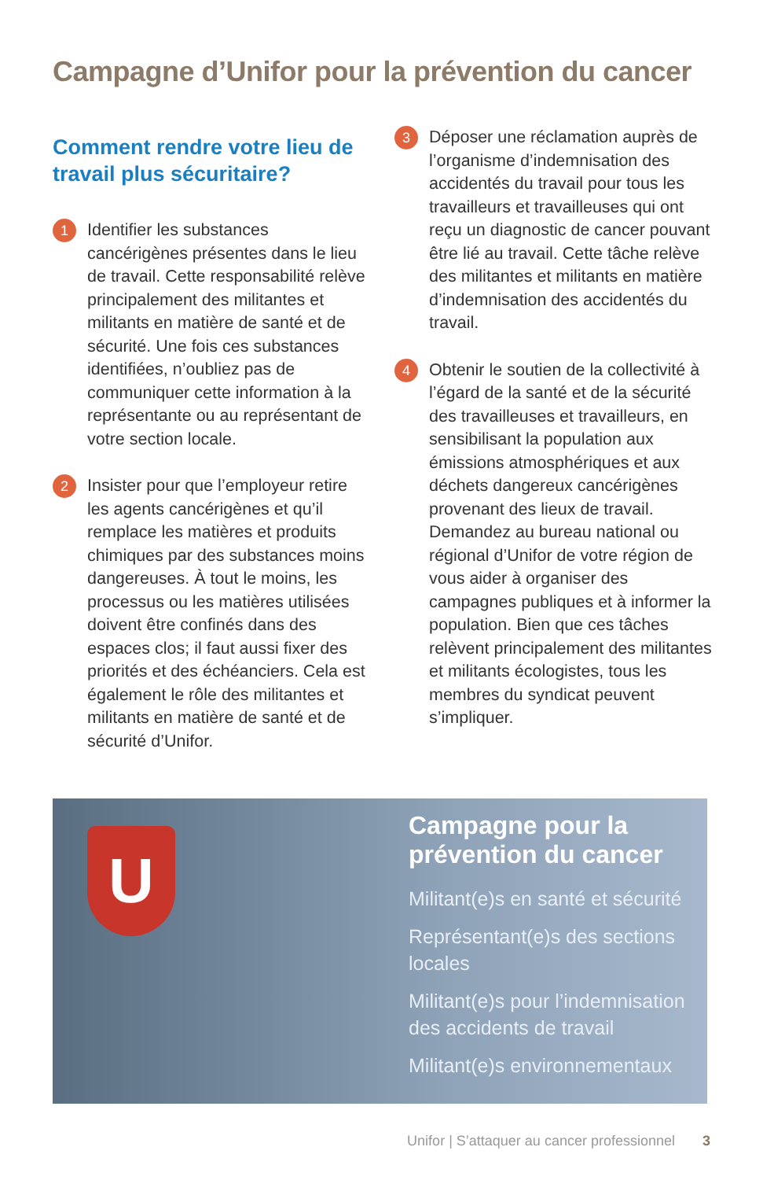Campagne d’Unifor pour la prévention du cancer
Comment rendre votre lieu de travail plus sécuritaire?
1
Identifier les substances cancérigènes présentes dans le lieu de travail. Cette responsabilité relève principalement des militantes et militants en matière de santé et de sécurité. Une fois ces substances identifiées, n’oubliez pas de communiquer cette information à la représentante ou au représentant de votre section locale.
2
Insister pour que l’employeur retire les agents cancérigènes et qu’il remplace les matières et produits chimiques par des substances moins dangereuses. À tout le moins, les processus ou les matières utilisées doivent être confinés dans des espaces clos; il faut aussi fixer des priorités et des échéanciers. Cela est également le rôle des militantes et militants en matière de santé et de sécurité d’Unifor.
3
Déposer une réclamation auprès de l’organisme d’indemnisation des accidentés du travail pour tous les travailleurs et travailleuses qui ont reçu un diagnostic de cancer pouvant être lié au travail. Cette tâche relève des militantes et militants en matière d’indemnisation des accidentés du travail.
4
Obtenir le soutien de la collectivité à l’égard de la santé et de la sécurité des travailleuses et travailleurs, en sensibilisant la population aux émissions atmosphériques et aux déchets dangereux cancérigènes provenant des lieux de travail. Demandez au bureau national ou régional d’Unifor de votre région de vous aider à organiser des campagnes publiques et à informer la population. Bien que ces tâches relèvent principalement des militantes et militants écologistes, tous les membres du syndicat peuvent s’impliquer.
U
Campagne pour la prévention du cancer
Militant(e)s en santé et sécurité
Représentant(e)s des sections locales
Militant(e)s pour l’indemnisation des accidents de travail
Militant(e)s environnementaux
Unifor | S’attaquer au cancer professionnel 3